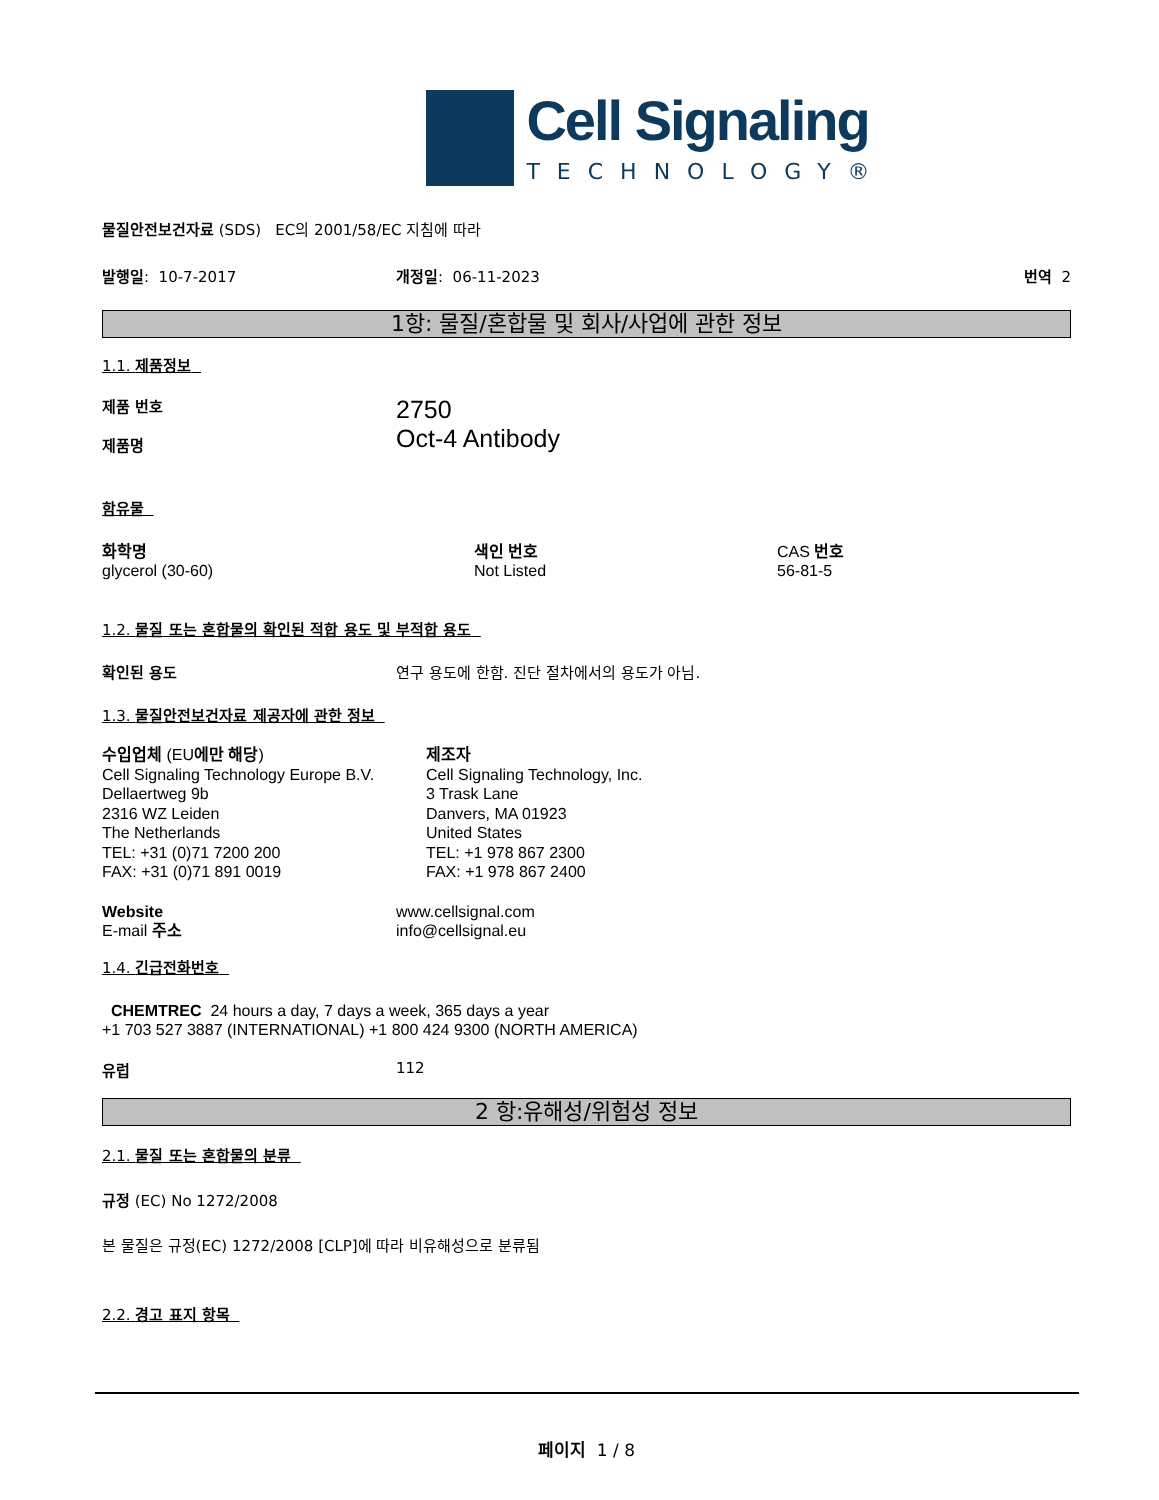Cell Signaling
TECHNOLOGY®
물질안전보건자료 (SDS) EC의 2001/58/EC 지침에 따라
발행일: 10-7-2017 개정일: 06-11-2023 번역 2
1항: 물질/혼합물 및 회사/사업에 관한 정보
1.1. 제품정보
제품 번호
제품명
2750
Oct-4 Antibody
함유물
화학명
glycerol (30-60)
색인 번호
Not Listed
CAS 번호
56-81-5
1.2. 물질 또는 혼합물의 확인된 적합 용도 및 부적합 용도
확인된 용도 연구 용도에 한함. 진단 절차에서의 용도가 아님.
1.3. 물질안전보건자료 제공자에 관한 정보
수입업체 (EU에만 해당)
Cell Signaling Technology Europe B.V.
Dellaertweg 9b
2316 WZ Leiden
The Netherlands
TEL: +31 (0)71 7200 200
FAX: +31 (0)71 891 0019
제조자
Cell Signaling Technology, Inc.
3 Trask Lane
Danvers, MA 01923
United States
TEL: +1 978 867 2300
FAX: +1 978 867 2400
Website
E-mail 주소
www.cellsignal.com
info@cellsignal.eu
1.4. 긴급전화번호
CHEMTREC 24 hours a day, 7 days a week, 365 days a year
+1 703 527 3887 (INTERNATIONAL) +1 800 424 9300 (NORTH AMERICA)
유럽 112
2 항:유해성/위험성 정보
2.1. 물질 또는 혼합물의 분류
규정 (EC) No 1272/2008
본 물질은 규정(EC) 1272/2008 [CLP]에 따라 비유해성으로 분류됨
2.2. 경고 표지 항목
페이지 1 / 8